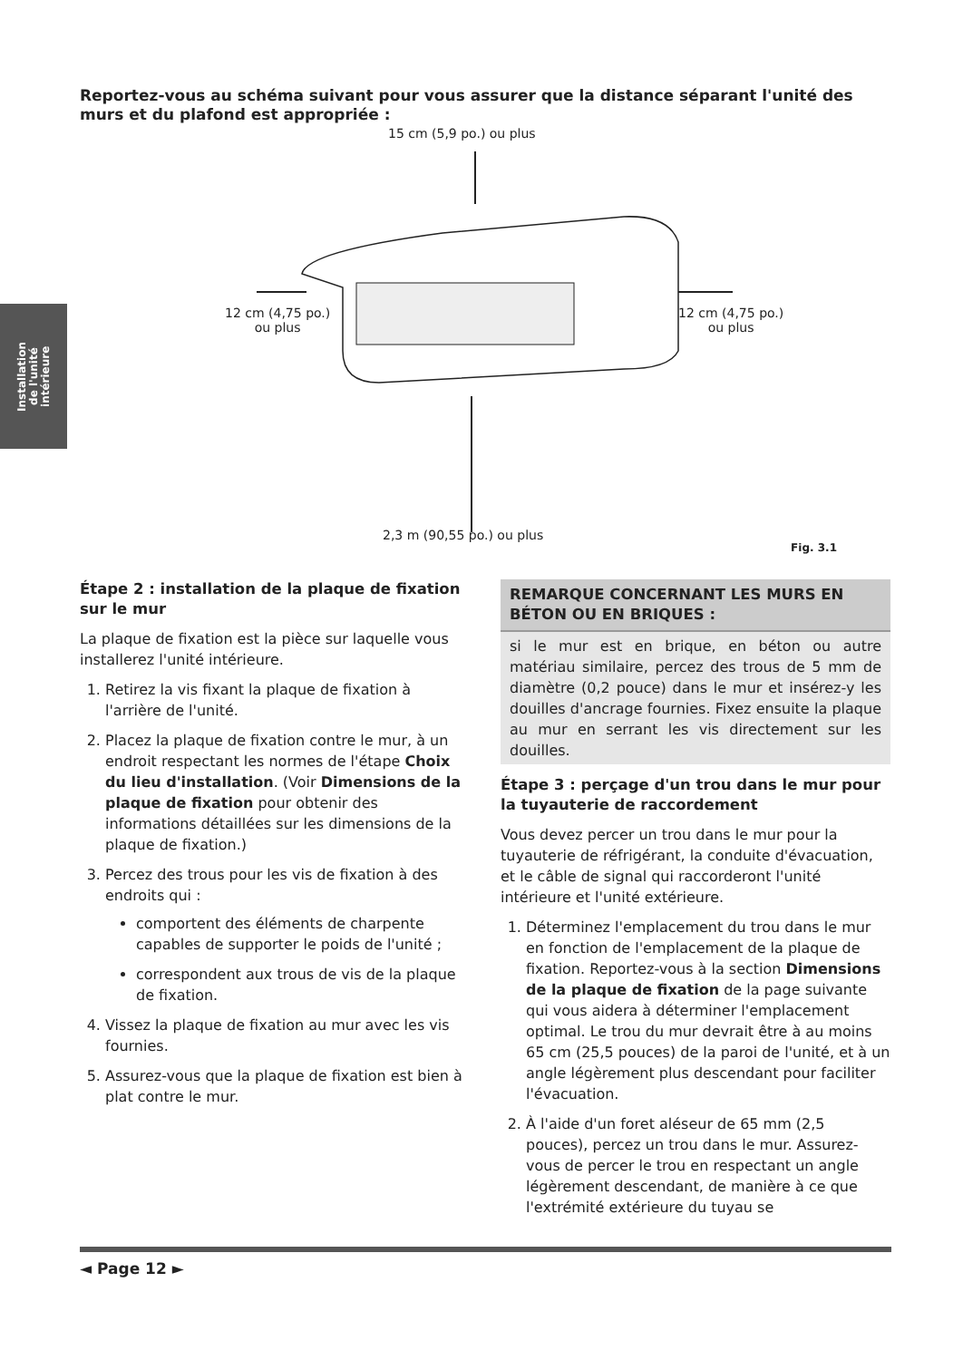Installation
de l'unité
intérieure
Reportez-vous au schéma suivant pour vous assurer que la distance séparant l'unité des murs et du plafond est appropriée :
15 cm (5,9 po.) ou plus
12 cm (4,75 po.)
ou plus
12 cm (4,75 po.)
ou plus
2,3 m (90,55 po.) ou plus
Fig. 3.1
Étape 2 : installation de la plaque de fixation sur le mur
La plaque de fixation est la pièce sur laquelle vous installerez l'unité intérieure.
1. Retirez la vis fixant la plaque de fixation à l'arrière de l'unité.
2. Placez la plaque de fixation contre le mur, à un endroit respectant les normes de l'étape Choix du lieu d'installation. (Voir Dimensions de la plaque de fixation pour obtenir des informations détaillées sur les dimensions de la plaque de fixation.)
3. Percez des trous pour les vis de fixation à des endroits qui :
comportent des éléments de charpente capables de supporter le poids de l'unité ;
correspondent aux trous de vis de la plaque de fixation.
4. Vissez la plaque de fixation au mur avec les vis fournies.
5. Assurez-vous que la plaque de fixation est bien à plat contre le mur.
REMARQUE CONCERNANT LES MURS EN BÉTON OU EN BRIQUES :
si le mur est en brique, en béton ou autre matériau similaire, percez des trous de 5 mm de diamètre (0,2 pouce) dans le mur et insérez-y les douilles d'ancrage fournies. Fixez ensuite la plaque au mur en serrant les vis directement sur les douilles.
Étape 3 : perçage d'un trou dans le mur pour la tuyauterie de raccordement
Vous devez percer un trou dans le mur pour la tuyauterie de réfrigérant, la conduite d'évacuation, et le câble de signal qui raccorderont l'unité intérieure et l'unité extérieure.
1. Déterminez l'emplacement du trou dans le mur en fonction de l'emplacement de la plaque de fixation. Reportez-vous à la section Dimensions de la plaque de fixation de la page suivante qui vous aidera à déterminer l'emplacement optimal. Le trou du mur devrait être à au moins 65 cm (25,5 pouces) de la paroi de l'unité, et à un angle légèrement plus descendant pour faciliter l'évacuation.
2. À l'aide d'un foret aléseur de 65 mm (2,5 pouces), percez un trou dans le mur. Assurez-vous de percer le trou en respectant un angle légèrement descendant, de manière à ce que l'extrémité extérieure du tuyau se
◄ Page 12 ►